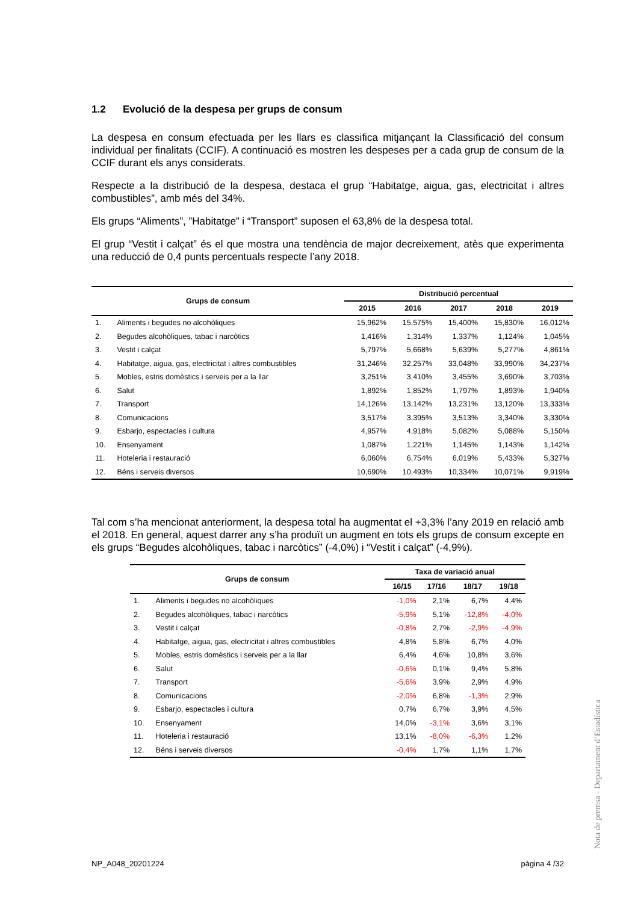1.2 Evolució de la despesa per grups de consum
La despesa en consum efectuada per les llars es classifica mitjançant la Classificació del consum individual per finalitats (CCIF). A continuació es mostren les despeses per a cada grup de consum de la CCIF durant els anys considerats.
Respecte a la distribució de la despesa, destaca el grup “Habitatge, aigua, gas, electricitat i altres combustibles”, amb més del 34%.
Els grups “Aliments”, ”Habitatge” i “Transport” suposen el 63,8% de la despesa total.
El grup “Vestit i calçat” és el que mostra una tendència de major decreixement, atès que experimenta una reducció de 0,4 punts percentuals respecte l’any 2018.
| Grups de consum | | Distribució percentual | | | | |
| --- | --- | --- | --- | --- | --- | --- |
| | | 2015 | 2016 | 2017 | 2018 | 2019 |
| 1. | Aliments i begudes no alcohòliques | 15,962% | 15,575% | 15,400% | 15,830% | 16,012% |
| 2. | Begudes alcohòliques, tabac i narcòtics | 1,416% | 1,314% | 1,337% | 1,124% | 1,045% |
| 3. | Vestit i calçat | 5,797% | 5,668% | 5,639% | 5,277% | 4,861% |
| 4. | Habitatge, aigua, gas, electricitat i altres combustibles | 31,246% | 32,257% | 33,048% | 33,990% | 34,237% |
| 5. | Mobles, estris domèstics i serveis per a la llar | 3,251% | 3,410% | 3,455% | 3,690% | 3,703% |
| 6. | Salut | 1,892% | 1,852% | 1,797% | 1,893% | 1,940% |
| 7. | Transport | 14,126% | 13,142% | 13,231% | 13,120% | 13,333% |
| 8. | Comunicacions | 3,517% | 3,395% | 3,513% | 3,340% | 3,330% |
| 9. | Esbarjo, espectacles i cultura | 4,957% | 4,918% | 5,082% | 5,088% | 5,150% |
| 10. | Ensenyament | 1,087% | 1,221% | 1,145% | 1,143% | 1,142% |
| 11. | Hoteleria i restauració | 6,060% | 6,754% | 6,019% | 5,433% | 5,327% |
| 12. | Béns i serveis diversos | 10,690% | 10,493% | 10,334% | 10,071% | 9,919% |
Tal com s’ha mencionat anteriorment, la despesa total ha augmentat el +3,3% l’any 2019 en relació amb el 2018. En general, aquest darrer any s’ha produït un augment en tots els grups de consum excepte en els grups “Begudes alcohòliques, tabac i narcòtics” (-4,0%) i “Vestit i calçat” (-4,9%).
| Grups de consum | | Taxa de variació anual | | | |
| --- | --- | --- | --- | --- | --- |
| | | 16/15 | 17/16 | 18/17 | 19/18 |
| 1. | Aliments i begudes no alcohòliques | -1,0% | 2,1% | 6,7% | 4,4% |
| 2. | Begudes alcohòliques, tabac i narcòtics | -5,9% | 5,1% | -12,8% | -4,0% |
| 3. | Vestit i calçat | -0,8% | 2,7% | -2,9% | -4,9% |
| 4. | Habitatge, aigua, gas, electricitat i altres combustibles | 4,8% | 5,8% | 6,7% | 4,0% |
| 5. | Mobles, estris domèstics i serveis per a la llar | 6,4% | 4,6% | 10,8% | 3,6% |
| 6. | Salut | -0,6% | 0,1% | 9,4% | 5,8% |
| 7. | Transport | -5,6% | 3,9% | 2,9% | 4,9% |
| 8. | Comunicacions | -2,0% | 6,8% | -1,3% | 2,9% |
| 9. | Esbarjo, espectacles i cultura | 0,7% | 6,7% | 3,9% | 4,5% |
| 10. | Ensenyament | 14,0% | -3,1% | 3,6% | 3,1% |
| 11. | Hoteleria i restauració | 13,1% | -8,0% | -6,3% | 1,2% |
| 12. | Béns i serveis diversos | -0,4% | 1,7% | 1,1% | 1,7% |
Nota de premsa - Departament d’Estadística
NP_A048_20201224 pàgina 4 /32